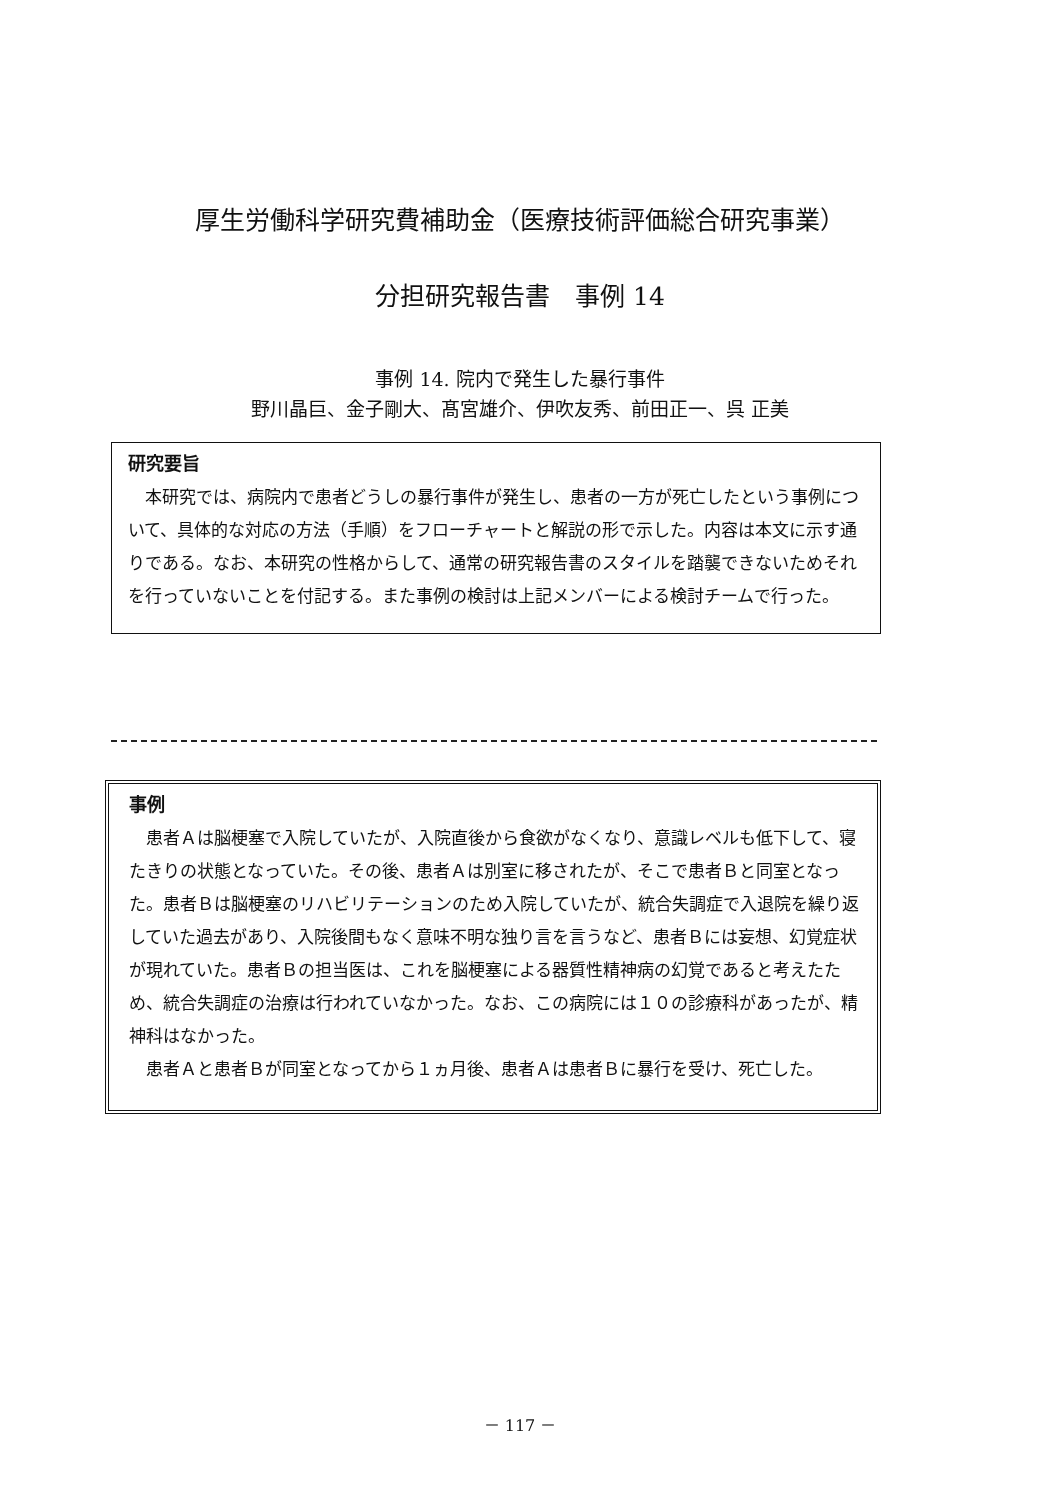厚生労働科学研究費補助金（医療技術評価総合研究事業）
分担研究報告書　事例 14
事例 14. 院内で発生した暴行事件
野川晶巨、金子剛大、髙宮雄介、伊吹友秀、前田正一、呉 正美
研究要旨
本研究では、病院内で患者どうしの暴行事件が発生し、患者の一方が死亡したという事例について、具体的な対応の方法（手順）をフローチャートと解説の形で示した。内容は本文に示す通りである。なお、本研究の性格からして、通常の研究報告書のスタイルを踏襲できないためそれを行っていないことを付記する。また事例の検討は上記メンバーによる検討チームで行った。
事例
患者Ａは脳梗塞で入院していたが、入院直後から食欲がなくなり、意識レベルも低下して、寝たきりの状態となっていた。その後、患者Ａは別室に移されたが、そこで患者Ｂと同室となった。患者Ｂは脳梗塞のリハビリテーションのため入院していたが、統合失調症で入退院を繰り返していた過去があり、入院後間もなく意味不明な独り言を言うなど、患者Ｂには妄想、幻覚症状が現れていた。患者Ｂの担当医は、これを脳梗塞による器質性精神病の幻覚であると考えたため、統合失調症の治療は行われていなかった。なお、この病院には１０の診療科があったが、精神科はなかった。
患者Ａと患者Ｂが同室となってから１ヵ月後、患者Ａは患者Ｂに暴行を受け、死亡した。
－ 117 －